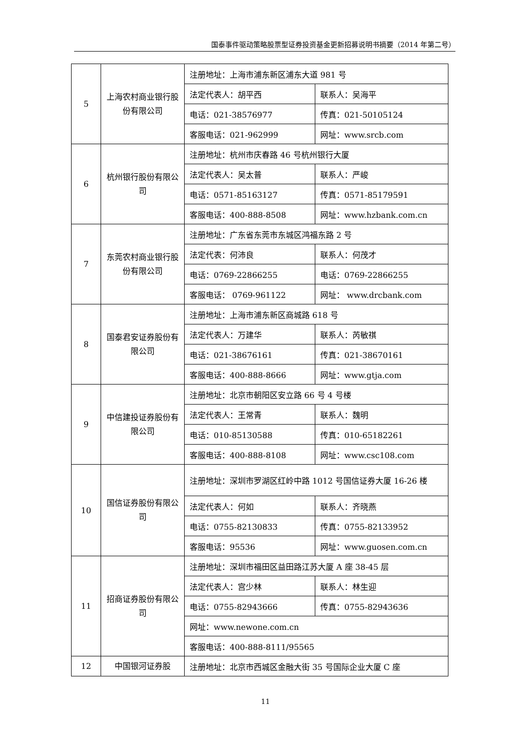国泰事件驱动策略股票型证券投资基金更新招募说明书摘要（2014 年第二号）
| 5 | 上海农村商业银行股份有限公司 | 注册地址：上海市浦东新区浦东大道 981 号 | |
| | | 法定代表人：胡平西 | 联系人：吴海平 |
| | | 电话：021-38576977 | 传真：021-50105124 |
| | | 客服电话：021-962999 | 网址：www.srcb.com |
| 6 | 杭州银行股份有限公司 | 注册地址：杭州市庆春路 46 号杭州银行大厦 | |
| | | 法定代表人：吴太普 | 联系人：严峻 |
| | | 电话：0571-85163127 | 传真：0571-85179591 |
| | | 客服电话：400-888-8508 | 网址：www.hzbank.com.cn |
| 7 | 东莞农村商业银行股份有限公司 | 注册地址：广东省东莞市东城区鸿福东路 2 号 | |
| | | 法定代表：何沛良 | 联系人：何茂才 |
| | | 电话：0769-22866255 | 电话：0769-22866255 |
| | | 客服电话： 0769-961122 | 网址： www.drcbank.com |
| 8 | 国泰君安证券股份有限公司 | 注册地址：上海市浦东新区商城路 618 号 | |
| | | 法定代表人：万建华 | 联系人：芮敏祺 |
| | | 电话：021-38676161 | 传真：021-38670161 |
| | | 客服电话：400-888-8666 | 网址：www.gtja.com |
| 9 | 中信建投证券股份有限公司 | 注册地址：北京市朝阳区安立路 66 号 4 号楼 | |
| | | 法定代表人：王常青 | 联系人：魏明 |
| | | 电话：010-85130588 | 传真：010-65182261 |
| | | 客服电话：400-888-8108 | 网址：www.csc108.com |
| 10 | 国信证券股份有限公司 | 注册地址：深圳市罗湖区红岭中路 1012 号国信证券大厦 16-26 楼 | |
| | | 法定代表人：何如 | 联系人：齐晓燕 |
| | | 电话：0755-82130833 | 传真：0755-82133952 |
| | | 客服电话：95536 | 网址：www.guosen.com.cn |
| 11 | 招商证券股份有限公司 | 注册地址：深圳市福田区益田路江苏大厦 A 座 38-45 层 | |
| | | 法定代表人：宫少林 | 联系人：林生迎 |
| | | 电话：0755-82943666 | 传真：0755-82943636 |
| | | 网址：www.newone.com.cn | |
| | | 客服电话：400-888-8111/95565 | |
| 12 | 中国银河证券股 | 注册地址：北京市西城区金融大街 35 号国际企业大厦 C 座 | |
11